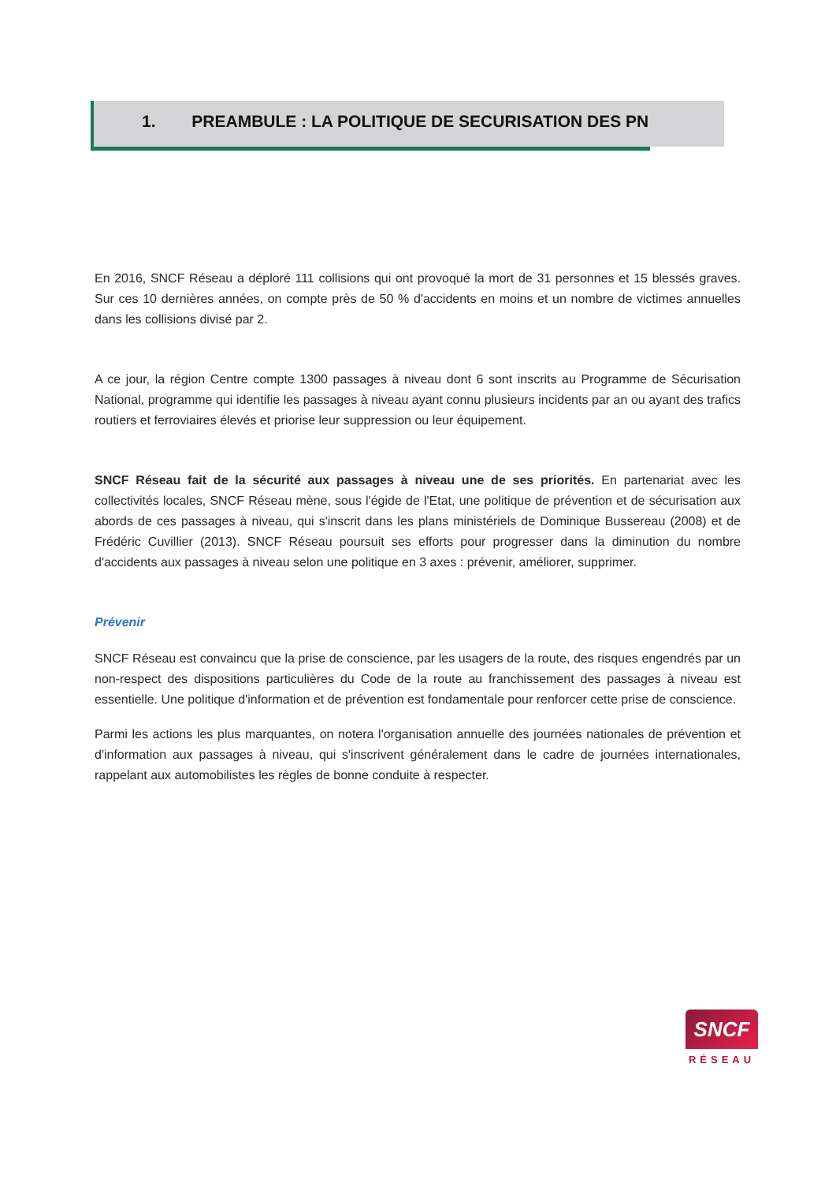1. PREAMBULE : LA POLITIQUE DE SECURISATION DES PN
En 2016, SNCF Réseau a déploré 111 collisions qui ont provoqué la mort de 31 personnes et 15 blessés graves. Sur ces 10 dernières années, on compte près de 50 % d'accidents en moins et un nombre de victimes annuelles dans les collisions divisé par 2.
A ce jour, la région Centre compte 1300 passages à niveau dont 6 sont inscrits au Programme de Sécurisation National, programme qui identifie les passages à niveau ayant connu plusieurs incidents par an ou ayant des trafics routiers et ferroviaires élevés et priorise leur suppression ou leur équipement.
SNCF Réseau fait de la sécurité aux passages à niveau une de ses priorités. En partenariat avec les collectivités locales, SNCF Réseau mène, sous l'égide de l'Etat, une politique de prévention et de sécurisation aux abords de ces passages à niveau, qui s'inscrit dans les plans ministériels de Dominique Bussereau (2008) et de Frédéric Cuvillier (2013). SNCF Réseau poursuit ses efforts pour progresser dans la diminution du nombre d'accidents aux passages à niveau selon une politique en 3 axes : prévenir, améliorer, supprimer.
Prévenir
SNCF Réseau est convaincu que la prise de conscience, par les usagers de la route, des risques engendrés par un non-respect des dispositions particulières du Code de la route au franchissement des passages à niveau est essentielle. Une politique d'information et de prévention est fondamentale pour renforcer cette prise de conscience.
Parmi les actions les plus marquantes, on notera l'organisation annuelle des journées nationales de prévention et d'information aux passages à niveau, qui s'inscrivent généralement dans le cadre de journées internationales, rappelant aux automobilistes les règles de bonne conduite à respecter.
SNCF
RÉSEAU